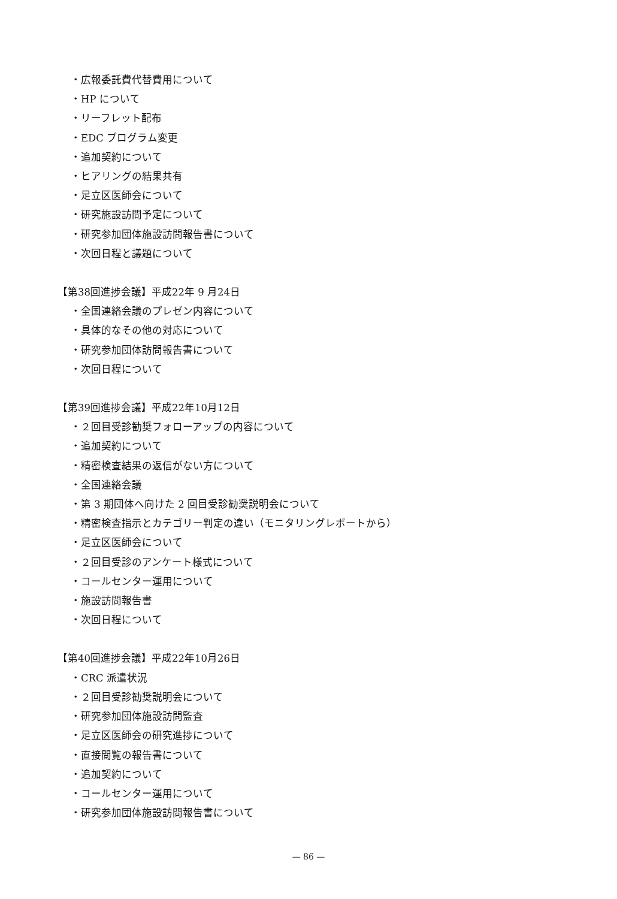・広報委託費代替費用について
・HP について
・リーフレット配布
・EDC プログラム変更
・追加契約について
・ヒアリングの結果共有
・足立区医師会について
・研究施設訪問予定について
・研究参加団体施設訪問報告書について
・次回日程と議題について
【第38回進捗会議】平成22年 9 月24日
・全国連絡会議のプレゼン内容について
・具体的なその他の対応について
・研究参加団体訪問報告書について
・次回日程について
【第39回進捗会議】平成22年10月12日
・２回目受診勧奨フォローアップの内容について
・追加契約について
・精密検査結果の返信がない方について
・全国連絡会議
・第 3 期団体へ向けた 2 回目受診勧奨説明会について
・精密検査指示とカテゴリー判定の違い（モニタリングレポートから）
・足立区医師会について
・２回目受診のアンケート様式について
・コールセンター運用について
・施設訪問報告書
・次回日程について
【第40回進捗会議】平成22年10月26日
・CRC 派遣状況
・２回目受診勧奨説明会について
・研究参加団体施設訪問監査
・足立区医師会の研究進捗について
・直接閲覧の報告書について
・追加契約について
・コールセンター運用について
・研究参加団体施設訪問報告書について
— 86 —